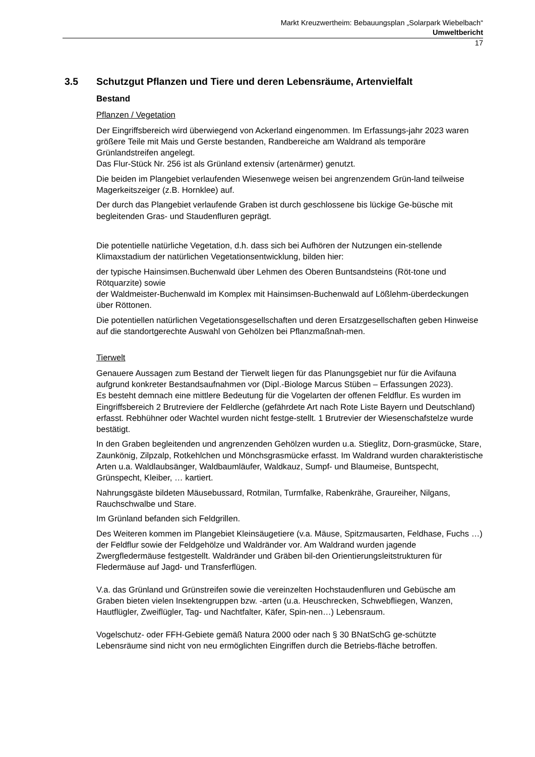Markt Kreuzwertheim: Bebauungsplan „Solarpark Wiebelbach“
Umweltbericht
17
3.5 Schutzgut Pflanzen und Tiere und deren Lebensräume, Artenvielfalt
Bestand
Pflanzen / Vegetation
Der Eingriffsbereich wird überwiegend von Ackerland eingenommen. Im Erfassungs-jahr 2023 waren größere Teile mit Mais und Gerste bestanden, Randbereiche am Waldrand als temporäre Grünlandstreifen angelegt.
Das Flur-Stück Nr. 256 ist als Grünland extensiv (artenärmer) genutzt.
Die beiden im Plangebiet verlaufenden Wiesenwege weisen bei angrenzendem Grün-land teilweise Magerkeitszeiger (z.B. Hornklee) auf.
Der durch das Plangebiet verlaufende Graben ist durch geschlossene bis lückige Ge-büsche mit begleitenden Gras- und Staudenfluren geprägt.
Die potentielle natürliche Vegetation, d.h. dass sich bei Aufhören der Nutzungen ein-stellende Klimaxstadium der natürlichen Vegetationsentwicklung, bilden hier:
der typische Hainsimsen.Buchenwald über Lehmen des Oberen Buntsandsteins (Röt-tone und Rötquarzite) sowie
der Waldmeister-Buchenwald im Komplex mit Hainsimsen-Buchenwald auf Lößlehm-überdeckungen über Röttonen.
Die potentiellen natürlichen Vegetationsgesellschaften und deren Ersatzgesellschaften geben Hinweise auf die standortgerechte Auswahl von Gehölzen bei Pflanzmaßnah-men.
Tierwelt
Genauere Aussagen zum Bestand der Tierwelt liegen für das Planungsgebiet nur für die Avifauna aufgrund konkreter Bestandsaufnahmen vor (Dipl.-Biologe Marcus Stüben – Erfassungen 2023).
Es besteht demnach eine mittlere Bedeutung für die Vogelarten der offenen Feldflur. Es wurden im Eingriffsbereich 2 Brutreviere der Feldlerche (gefährdete Art nach Rote Liste Bayern und Deutschland) erfasst. Rebhühner oder Wachtel wurden nicht festge-stellt. 1 Brutrevier der Wiesenschafstelze wurde bestätigt.
In den Graben begleitenden und angrenzenden Gehölzen wurden u.a. Stieglitz, Dorn-grasmücke, Stare, Zaunkönig, Zilpzalp, Rotkehlchen und Mönchsgrasmücke erfasst. Im Waldrand wurden charakteristische Arten u.a. Waldlaubsänger, Waldbaumläufer, Waldkauz, Sumpf- und Blaumeise, Buntspecht, Grünspecht, Kleiber, … kartiert.
Nahrungsgäste bildeten Mäusebussard, Rotmilan, Turmfalke, Rabenkrähe, Graureiher, Nilgans, Rauchschwalbe und Stare.
Im Grünland befanden sich Feldgrillen.
Des Weiteren kommen im Plangebiet Kleinsäugetiere (v.a. Mäuse, Spitzmausarten, Feldhase, Fuchs …) der Feldflur sowie der Feldgehölze und Waldränder vor. Am Waldrand wurden jagende Zwergfledermäuse festgestellt. Waldränder und Gräben bil-den Orientierungsleitstrukturen für Fledermäuse auf Jagd- und Transferflügen.
V.a. das Grünland und Grünstreifen sowie die vereinzelten Hochstaudenfluren und Gebüsche am Graben bieten vielen Insektengruppen bzw. -arten (u.a. Heuschrecken, Schwebfliegen, Wanzen, Hautflügler, Zweiflügler, Tag- und Nachtfalter, Käfer, Spin-nen…) Lebensraum.
Vogelschutz- oder FFH-Gebiete gemäß Natura 2000 oder nach § 30 BNatSchG ge-schützte Lebensräume sind nicht von neu ermöglichten Eingriffen durch die Betriebs-fläche betroffen.